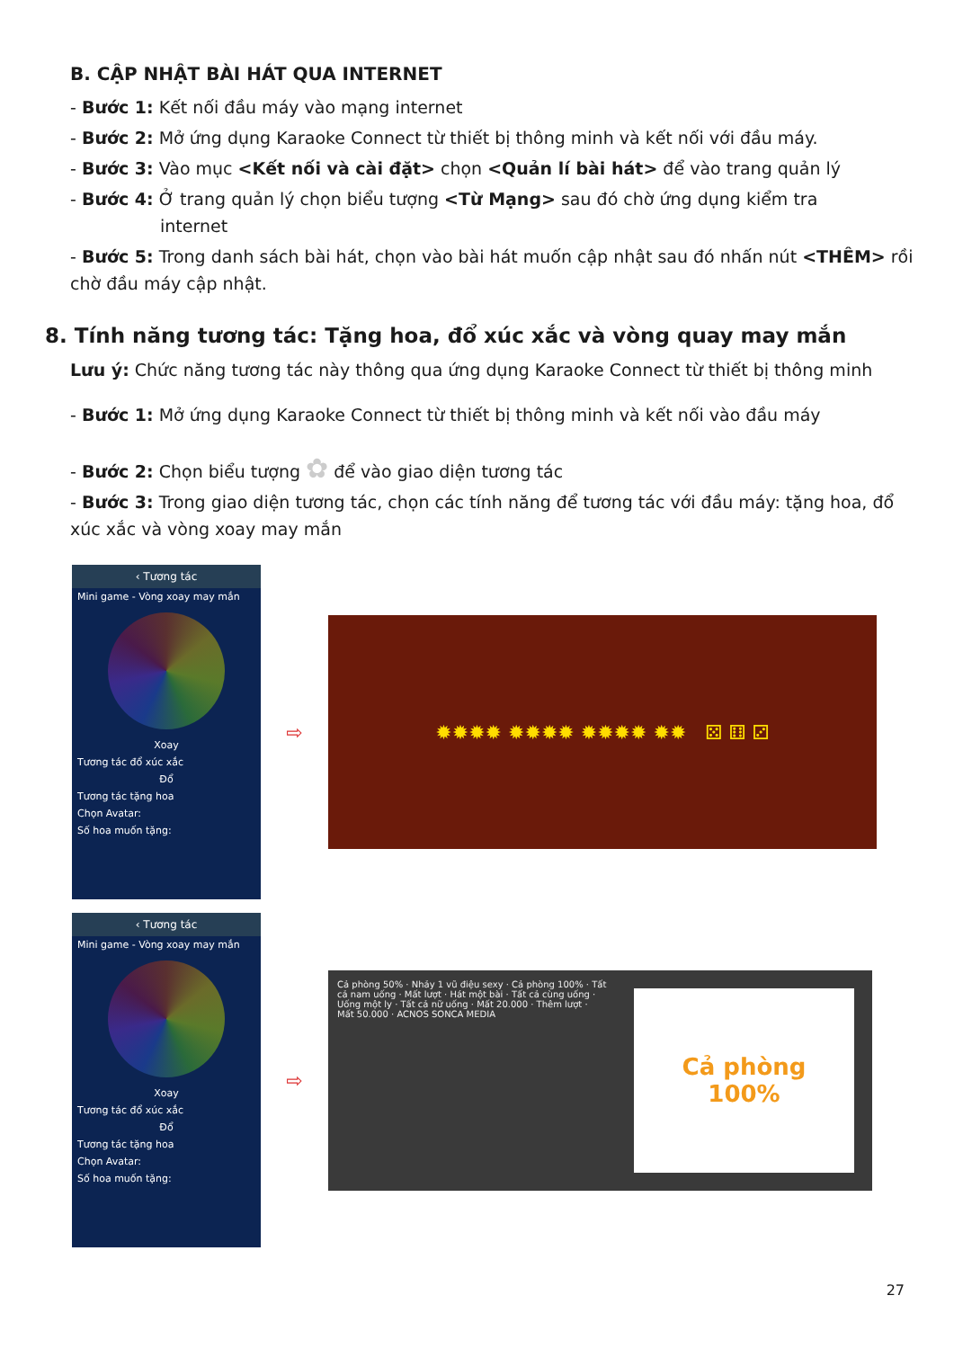B. CẬP NHẬT BÀI HÁT QUA INTERNET
- Bước 1: Kết nối đầu máy vào mạng internet
- Bước 2: Mở ứng dụng Karaoke Connect từ thiết bị thông minh và kết nối với đầu máy.
- Bước 3: Vào mục <Kết nối và cài đặt> chọn <Quản lí bài hát> để vào trang quản lý
- Bước 4: Ở trang quản lý chọn biểu tượng <Từ Mạng> sau đó chờ ứng dụng kiểm tra
internet
- Bước 5: Trong danh sách bài hát, chọn vào bài hát muốn cập nhật sau đó nhấn nút <THÊM> rồi chờ đầu máy cập nhật.
8. Tính năng tương tác: Tặng hoa, đổ xúc xắc và vòng quay may mắn
Lưu ý: Chức năng tương tác này thông qua ứng dụng Karaoke Connect từ thiết bị thông minh
- Bước 1: Mở ứng dụng Karaoke Connect từ thiết bị thông minh và kết nối vào đầu máy
- Bước 2: Chọn biểu tượng ✿ để vào giao diện tương tác
- Bước 3: Trong giao diện tương tác, chọn các tính năng để tương tác với đầu máy: tặng hoa, đổ xúc xắc và vòng xoay may mắn
‹ Tương tác
Mini game - Vòng xoay may mắn
Xoay
Tương tác đổ xúc xắc
Đổ
Tương tác tặng hoa
Chọn Avatar:
Số hoa muốn tặng:
⇨
✹✹✹✹ ✹✹✹✹ ✹✹✹✹ ✹✹ ⚄ ⚅ ⚂
‹ Tương tác
Mini game - Vòng xoay may mắn
Xoay
Tương tác đổ xúc xắc
Đổ
Tương tác tặng hoa
Chọn Avatar:
Số hoa muốn tặng:
⇨
Cả phòng 50% · Nhảy 1 vũ điệu sexy · Cả phòng 100% · Tất cả nam uống · Mất lượt · Hát một bài · Tất cả cùng uống · Uống một ly · Tất cả nữ uống · Mất 20.000 · Thêm lượt · Mất 50.000 · ACNOS SONCA MEDIA
Cả phòng
100%
27